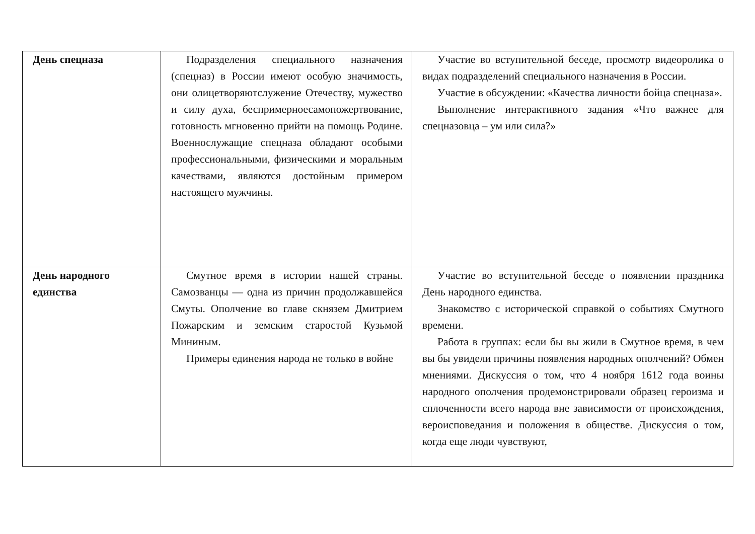| День спецназа | Подразделения специального назначения (спецназ) в России имеют особую значимость, они олицетворяютслужение Отечеству, мужество и силу духа, беспримерноесамопожертвование, готовность мгновенно прийти на помощь Родине. Военнослужащие спецназа обладают особыми профессиональными, физическими и моральным качествами, являются достойным примером настоящего мужчины. | Участие во вступительной беседе, просмотр видеоролика о видах подразделений специального назначения в России. Участие в обсуждении: «Качества личности бойца спецназа». Выполнение интерактивного задания «Что важнее для спецназовца – ум или сила?» |
| День народного единства | Смутное время в истории нашей страны. Самозванцы — одна из причин продолжавшейся Смуты. Ополчение во главе скнязем Дмитрием Пожарским и земским старостой Кузьмой Мининым. Примеры единения народа не только в войне | Участие во вступительной беседе о появлении праздника День народного единства. Знакомство с исторической справкой о событиях Смутного времени. Работа в группах: если бы вы жили в Смутное время, в чем вы бы увидели причины появления народных ополчений? Обмен мнениями. Дискуссия о том, что 4 ноября 1612 года воины народного ополчения продемонстрировали образец героизма и сплоченности всего народа вне зависимости от происхождения, вероисповедания и положения в обществе. Дискуссия о том, когда еще люди чувствуют, |